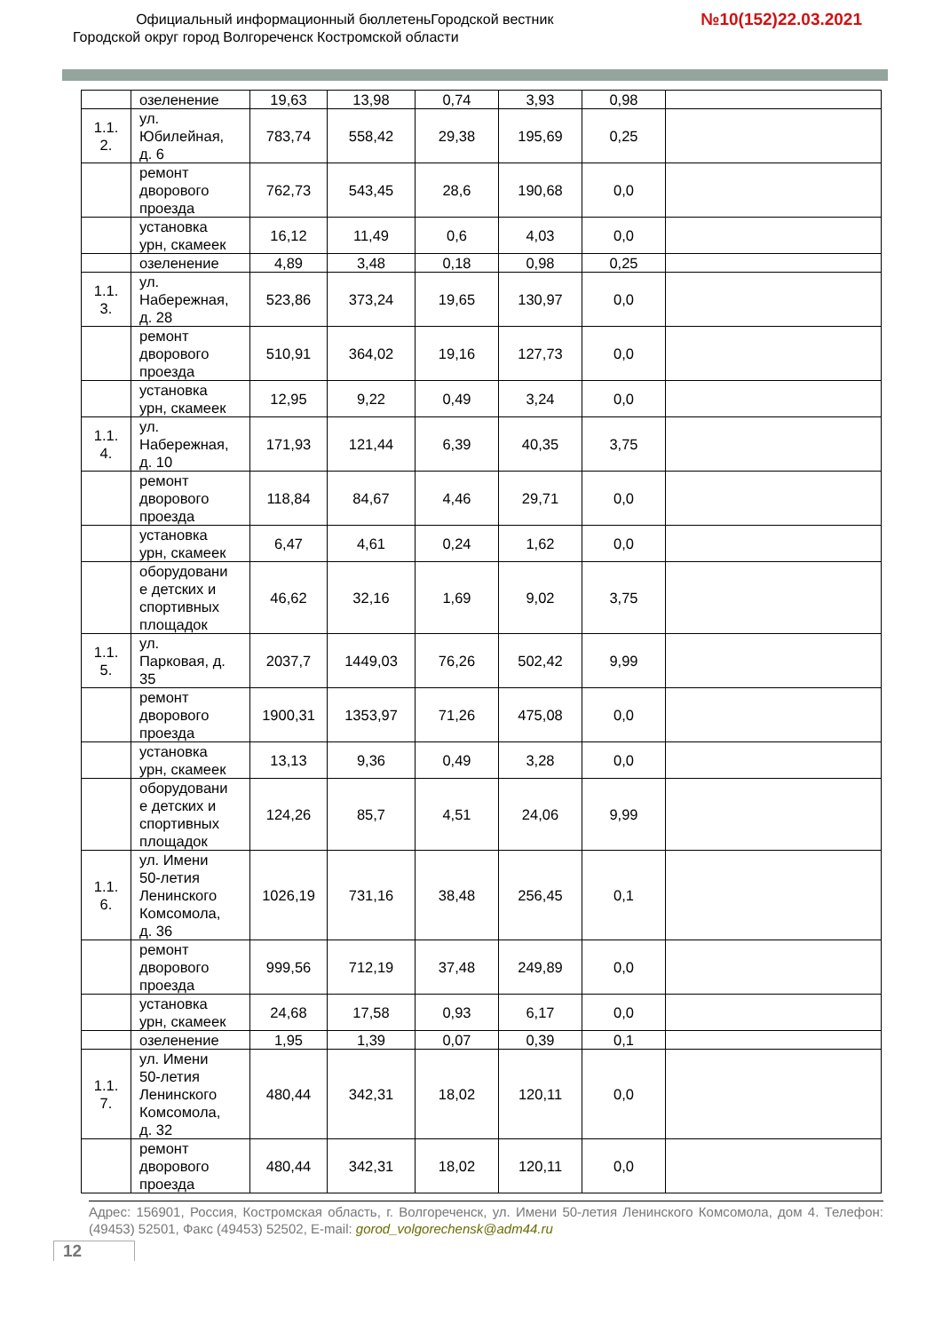Официальный информационный бюллетеньГородской вестник
Городской округ город Волгореченск Костромской области
№10(152)22.03.2021
| | озеленение | 19,63 | 13,98 | 0,74 | 3,93 | 0,98 | |
| 1.1. 2. | ул. Юбилейная, д. 6 | 783,74 | 558,42 | 29,38 | 195,69 | 0,25 | |
| | ремонт дворового проезда | 762,73 | 543,45 | 28,6 | 190,68 | 0,0 | |
| | установка урн, скамеек | 16,12 | 11,49 | 0,6 | 4,03 | 0,0 | |
| | озеленение | 4,89 | 3,48 | 0,18 | 0,98 | 0,25 | |
| 1.1. 3. | ул. Набережная, д. 28 | 523,86 | 373,24 | 19,65 | 130,97 | 0,0 | |
| | ремонт дворового проезда | 510,91 | 364,02 | 19,16 | 127,73 | 0,0 | |
| | установка урн, скамеек | 12,95 | 9,22 | 0,49 | 3,24 | 0,0 | |
| 1.1. 4. | ул. Набережная, д. 10 | 171,93 | 121,44 | 6,39 | 40,35 | 3,75 | |
| | ремонт дворового проезда | 118,84 | 84,67 | 4,46 | 29,71 | 0,0 | |
| | установка урн, скамеек | 6,47 | 4,61 | 0,24 | 1,62 | 0,0 | |
| | оборудовани е детских и спортивных площадок | 46,62 | 32,16 | 1,69 | 9,02 | 3,75 | |
| 1.1. 5. | ул. Парковая, д. 35 | 2037,7 | 1449,03 | 76,26 | 502,42 | 9,99 | |
| | ремонт дворового проезда | 1900,31 | 1353,97 | 71,26 | 475,08 | 0,0 | |
| | установка урн, скамеек | 13,13 | 9,36 | 0,49 | 3,28 | 0,0 | |
| | оборудовани е детских и спортивных площадок | 124,26 | 85,7 | 4,51 | 24,06 | 9,99 | |
| 1.1. 6. | ул. Имени 50-летия Ленинского Комсомола, д. 36 | 1026,19 | 731,16 | 38,48 | 256,45 | 0,1 | |
| | ремонт дворового проезда | 999,56 | 712,19 | 37,48 | 249,89 | 0,0 | |
| | установка урн, скамеек | 24,68 | 17,58 | 0,93 | 6,17 | 0,0 | |
| | озеленение | 1,95 | 1,39 | 0,07 | 0,39 | 0,1 | |
| 1.1. 7. | ул. Имени 50-летия Ленинского Комсомола, д. 32 | 480,44 | 342,31 | 18,02 | 120,11 | 0,0 | |
| | ремонт дворового проезда | 480,44 | 342,31 | 18,02 | 120,11 | 0,0 | |
Адрес: 156901, Россия, Костромская область, г. Волгореченск, ул. Имени 50-летия Ленинского Комсомола, дом 4. Телефон: (49453) 52501, Факс (49453) 52502, E-mail: gorod_volgorechensk@adm44.ru
12